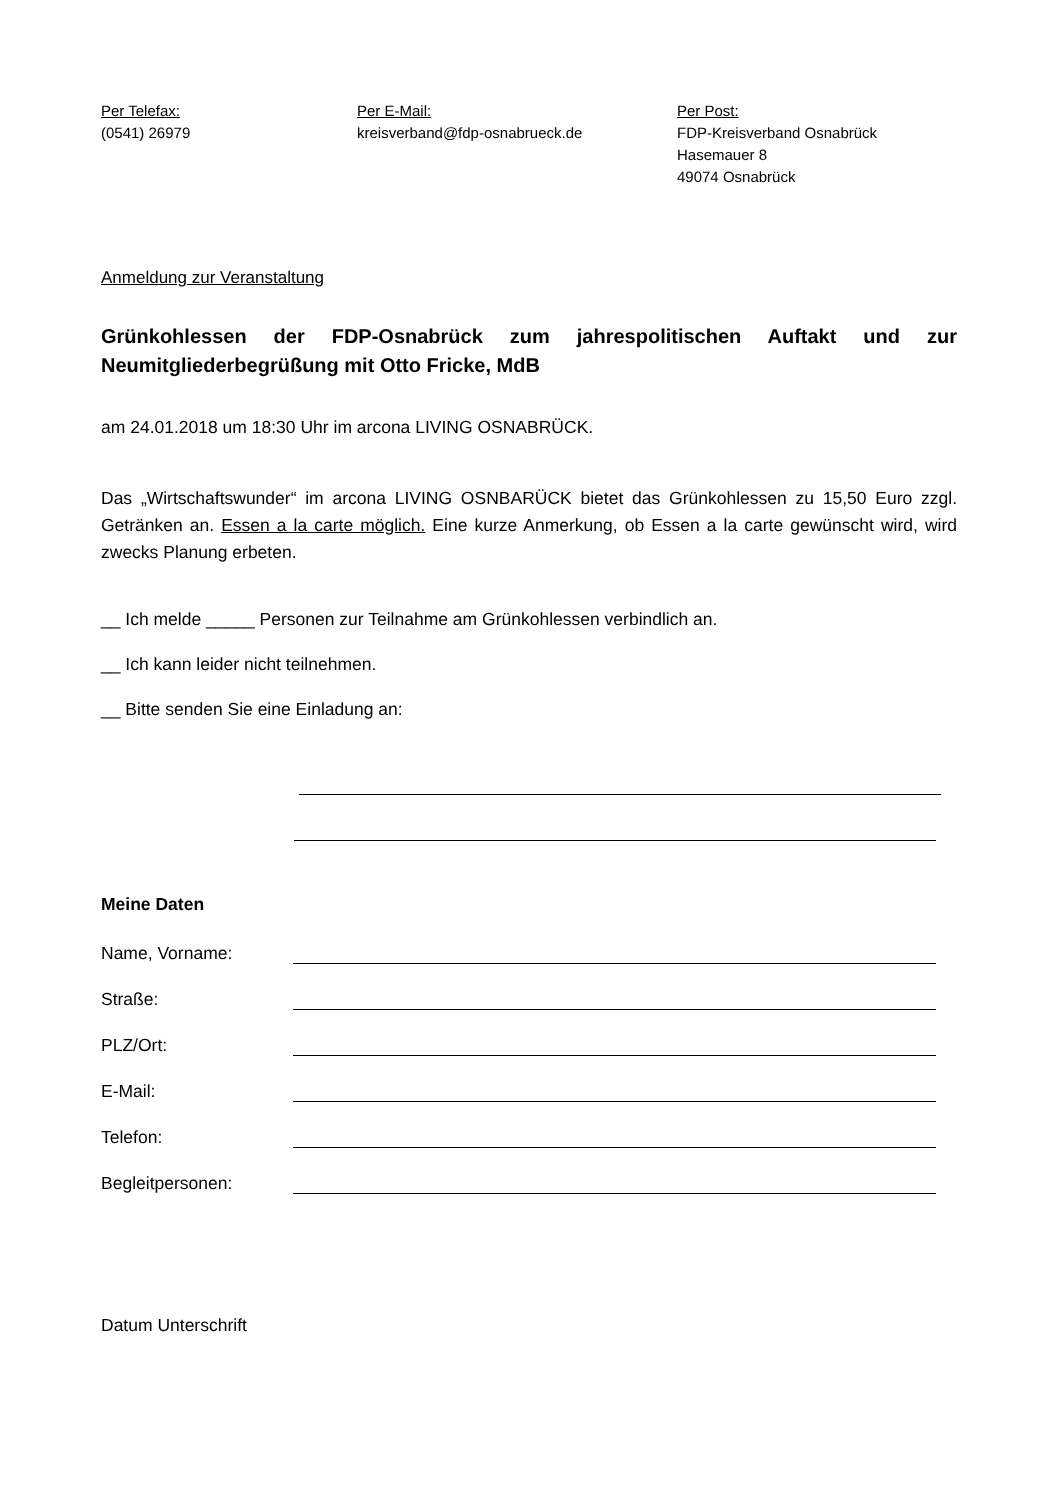Per Telefax:
(0541) 26979
Per E-Mail:
kreisverband@fdp-osnabrueck.de
Per Post:
FDP-Kreisverband Osnabrück
Hasemauer 8
49074 Osnabrück
Anmeldung zur Veranstaltung
Grünkohlessen der FDP-Osnabrück zum jahrespolitischen Auftakt und zur Neumitgliederbegrüßung mit Otto Fricke, MdB
am 24.01.2018 um 18:30 Uhr im arcona LIVING OSNABRÜCK.
Das „Wirtschaftswunder“ im arcona LIVING OSNBARÜCK bietet das Grünkohlessen zu 15,50 Euro zzgl. Getränken an. Essen a la carte möglich. Eine kurze Anmerkung, ob Essen a la carte gewünscht wird, wird zwecks Planung erbeten.
__ Ich melde _____ Personen zur Teilnahme am Grünkohlessen verbindlich an.
__ Ich kann leider nicht teilnehmen.
__ Bitte senden Sie eine Einladung an:
Meine Daten
Name, Vorname:
Straße:
PLZ/Ort:
E-Mail:
Telefon:
Begleitpersonen:
Datum Unterschrift